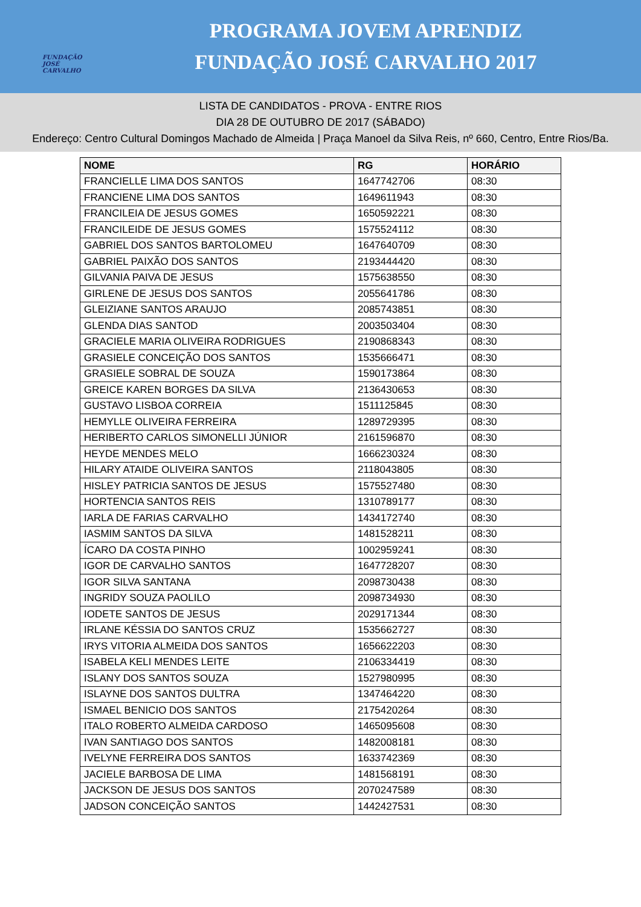FUNDAÇÃO JOSÉ CARVALHO
PROGRAMA JOVEM APRENDIZ
FUNDAÇÃO JOSÉ CARVALHO 2017
LISTA DE CANDIDATOS - PROVA - ENTRE RIOS
DIA 28 DE OUTUBRO DE 2017 (SÁBADO)
Endereço: Centro Cultural Domingos Machado de Almeida | Praça Manoel da Silva Reis, nº 660, Centro, Entre Rios/Ba.
| NOME | RG | HORÁRIO |
| --- | --- | --- |
| FRANCIELLE LIMA DOS SANTOS | 1647742706 | 08:30 |
| FRANCIENE LIMA DOS SANTOS | 1649611943 | 08:30 |
| FRANCILEIA DE JESUS GOMES | 1650592221 | 08:30 |
| FRANCILEIDE DE JESUS GOMES | 1575524112 | 08:30 |
| GABRIEL DOS SANTOS BARTOLOMEU | 1647640709 | 08:30 |
| GABRIEL PAIXÃO DOS SANTOS | 2193444420 | 08:30 |
| GILVANIA PAIVA DE JESUS | 1575638550 | 08:30 |
| GIRLENE DE JESUS DOS SANTOS | 2055641786 | 08:30 |
| GLEIZIANE SANTOS ARAUJO | 2085743851 | 08:30 |
| GLENDA DIAS SANTOD | 2003503404 | 08:30 |
| GRACIELE MARIA OLIVEIRA RODRIGUES | 2190868343 | 08:30 |
| GRASIELE CONCEIÇÃO DOS SANTOS | 1535666471 | 08:30 |
| GRASIELE SOBRAL DE SOUZA | 1590173864 | 08:30 |
| GREICE KAREN BORGES DA SILVA | 2136430653 | 08:30 |
| GUSTAVO LISBOA CORREIA | 1511125845 | 08:30 |
| HEMYLLE OLIVEIRA FERREIRA | 1289729395 | 08:30 |
| HERIBERTO CARLOS SIMONELLI JÚNIOR | 2161596870 | 08:30 |
| HEYDE MENDES MELO | 1666230324 | 08:30 |
| HILARY ATAIDE OLIVEIRA SANTOS | 2118043805 | 08:30 |
| HISLEY PATRICIA SANTOS DE JESUS | 1575527480 | 08:30 |
| HORTENCIA SANTOS REIS | 1310789177 | 08:30 |
| IARLA DE FARIAS CARVALHO | 1434172740 | 08:30 |
| IASMIM SANTOS DA SILVA | 1481528211 | 08:30 |
| ÍCARO DA COSTA PINHO | 1002959241 | 08:30 |
| IGOR DE CARVALHO SANTOS | 1647728207 | 08:30 |
| IGOR SILVA SANTANA | 2098730438 | 08:30 |
| INGRIDY SOUZA PAOLILO | 2098734930 | 08:30 |
| IODETE SANTOS DE JESUS | 2029171344 | 08:30 |
| IRLANE KÉSSIA DO SANTOS CRUZ | 1535662727 | 08:30 |
| IRYS VITORIA ALMEIDA DOS SANTOS | 1656622203 | 08:30 |
| ISABELA KELI MENDES LEITE | 2106334419 | 08:30 |
| ISLANY DOS SANTOS SOUZA | 1527980995 | 08:30 |
| ISLAYNE DOS SANTOS DULTRA | 1347464220 | 08:30 |
| ISMAEL BENICIO DOS SANTOS | 2175420264 | 08:30 |
| ITALO ROBERTO ALMEIDA CARDOSO | 1465095608 | 08:30 |
| IVAN SANTIAGO DOS SANTOS | 1482008181 | 08:30 |
| IVELYNE FERREIRA DOS SANTOS | 1633742369 | 08:30 |
| JACIELE BARBOSA DE LIMA | 1481568191 | 08:30 |
| JACKSON DE JESUS DOS SANTOS | 2070247589 | 08:30 |
| JADSON CONCEIÇÃO SANTOS | 1442427531 | 08:30 |